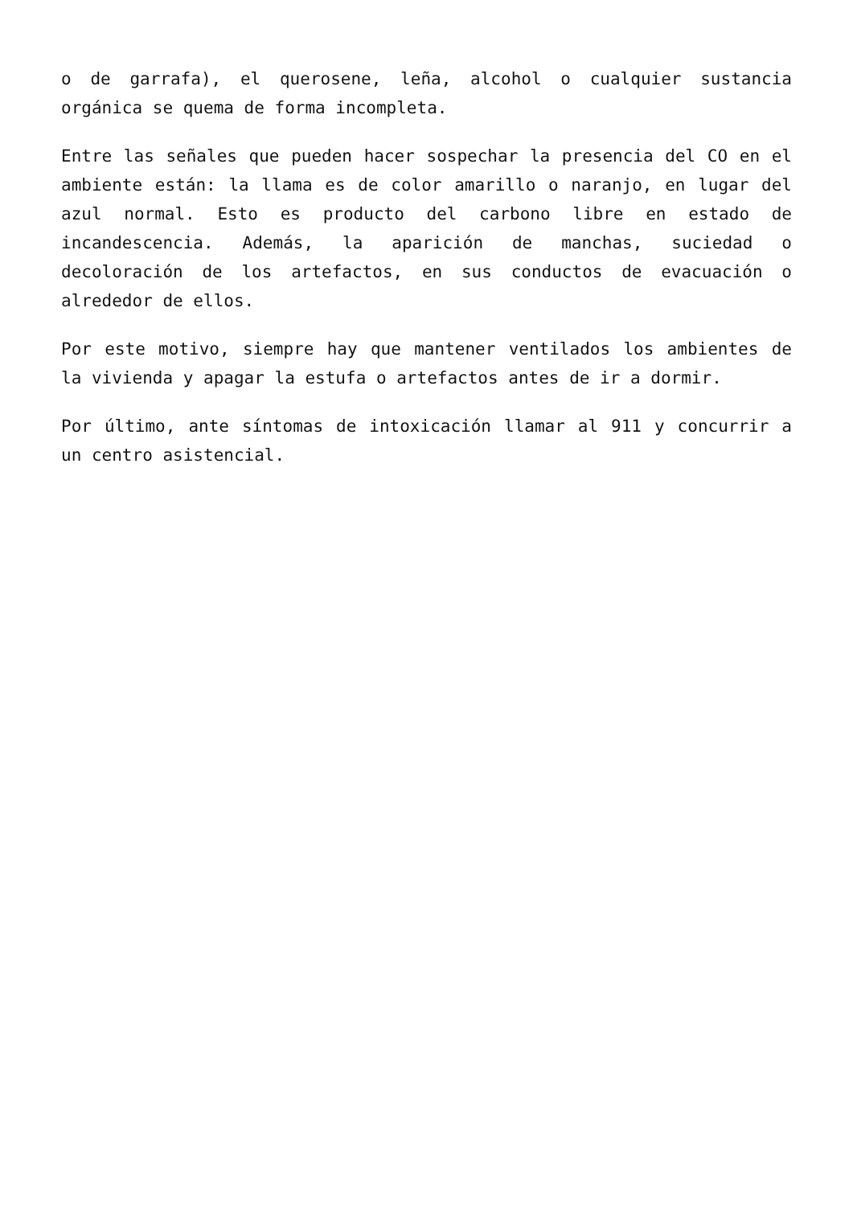o de garrafa), el querosene, leña, alcohol o cualquier sustancia orgánica se quema de forma incompleta.
Entre las señales que pueden hacer sospechar la presencia del CO en el ambiente están: la llama es de color amarillo o naranjo, en lugar del azul normal. Esto es producto del carbono libre en estado de incandescencia. Además, la aparición de manchas, suciedad o decoloración de los artefactos, en sus conductos de evacuación o alrededor de ellos.
Por este motivo, siempre hay que mantener ventilados los ambientes de la vivienda y apagar la estufa o artefactos antes de ir a dormir.
Por último, ante síntomas de intoxicación llamar al 911 y concurrir a un centro asistencial.